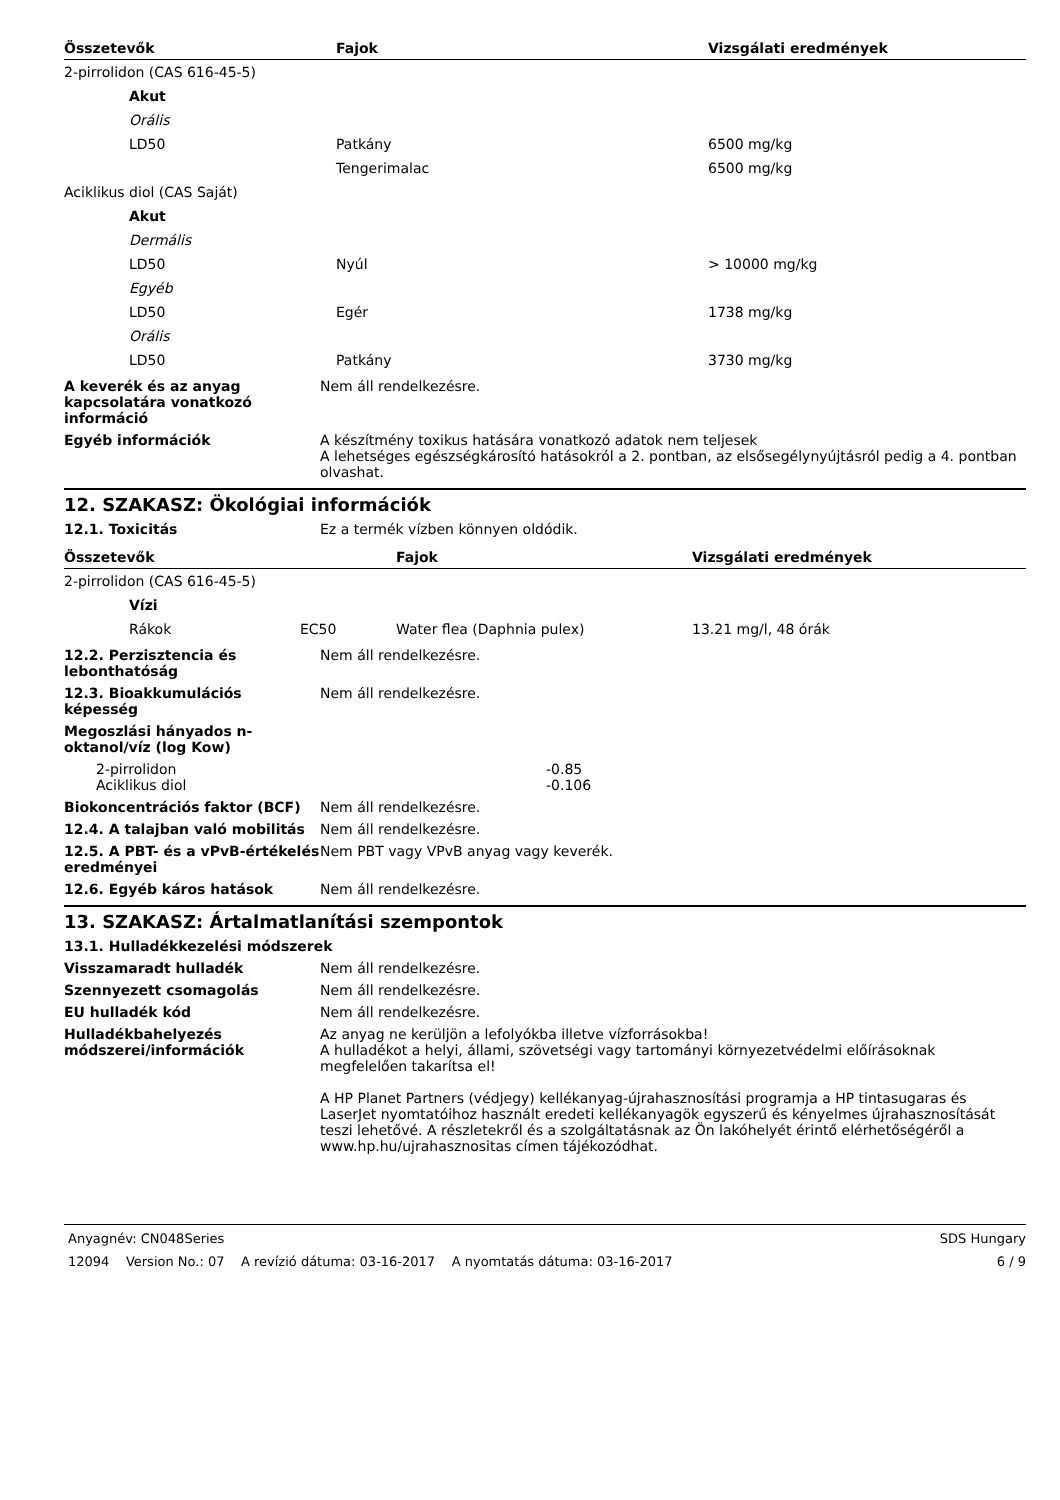| Összetevők | Fajok | Vizsgálati eredmények |
| --- | --- | --- |
| 2-pirrolidon (CAS 616-45-5) | | |
| Akut | | |
| Orális | | |
| LD50 | Patkány | 6500 mg/kg |
| | Tengerimalac | 6500 mg/kg |
| Aciklikus diol (CAS Saját) | | |
| Akut | | |
| Dermális | | |
| LD50 | Nyúl | > 10000 mg/kg |
| Egyéb | | |
| LD50 | Egér | 1738 mg/kg |
| Orális | | |
| LD50 | Patkány | 3730 mg/kg |
A keverék és az anyag kapcsolatára vonatkozó információ
Nem áll rendelkezésre.
Egyéb információk A készítmény toxikus hatására vonatkozó adatok nem teljesek
A lehetséges egészségkárosító hatásokról a 2. pontban, az elsősegélynyújtásról pedig a 4. pontban olvashat.
12. SZAKASZ: Ökológiai információk
12.1. Toxicitás Ez a termék vízben könnyen oldódik.
| Összetevők | | Fajok | Vizsgálati eredmények |
| --- | --- | --- | --- |
| 2-pirrolidon (CAS 616-45-5) | | | |
| Vízi | | | |
| Rákok | EC50 | Water flea (Daphnia pulex) | 13.21 mg/l, 48 órák |
12.2. Perzisztencia és lebonthatóság
Nem áll rendelkezésre.
12.3. Bioakkumulációs képesség Nem áll rendelkezésre.
Megoszlási hányados n-oktanol/víz (log Kow)
| 2-pirrolidon | -0.85 |
| Aciklikus diol | -0.106 |
Biokoncentrációs faktor (BCF) Nem áll rendelkezésre.
12.4. A talajban való mobilitás
Nem áll rendelkezésre.
12.5. A PBT- és a vPvB-értékelés eredményei
Nem PBT vagy VPvB anyag vagy keverék.
12.6. Egyéb káros hatások Nem áll rendelkezésre.
13. SZAKASZ: Ártalmatlanítási szempontok
13.1. Hulladékkezelési módszerek
Visszamaradt hulladék Nem áll rendelkezésre.
Szennyezett csomagolás Nem áll rendelkezésre.
EU hulladék kód Nem áll rendelkezésre.
Hulladékbahelyezés módszerei/információk
Az anyag ne kerüljön a lefolyókba illetve vízforrásokba!
A hulladékot a helyi, állami, szövetségi vagy tartományi környezetvédelmi előírásoknak megfelelően takarítsa el!
A HP Planet Partners (védjegy) kellékanyag-újrahasznosítási programja a HP tintasugaras és LaserJet nyomtatóihoz használt eredeti kellékanyagök egyszerű és kényelmes újrahasznosítását teszi lehetővé. A részletekről és a szolgáltatásnak az Ön lakóhelyét érintő elérhetőségéről a www.hp.hu/ujrahasznositas címen tájékozódhat.
Anyagnév: CN048Series SDS Hungary
12094 Version No.: 07 A revízió dátuma: 03-16-2017 A nyomtatás dátuma: 03-16-2017 6 / 9